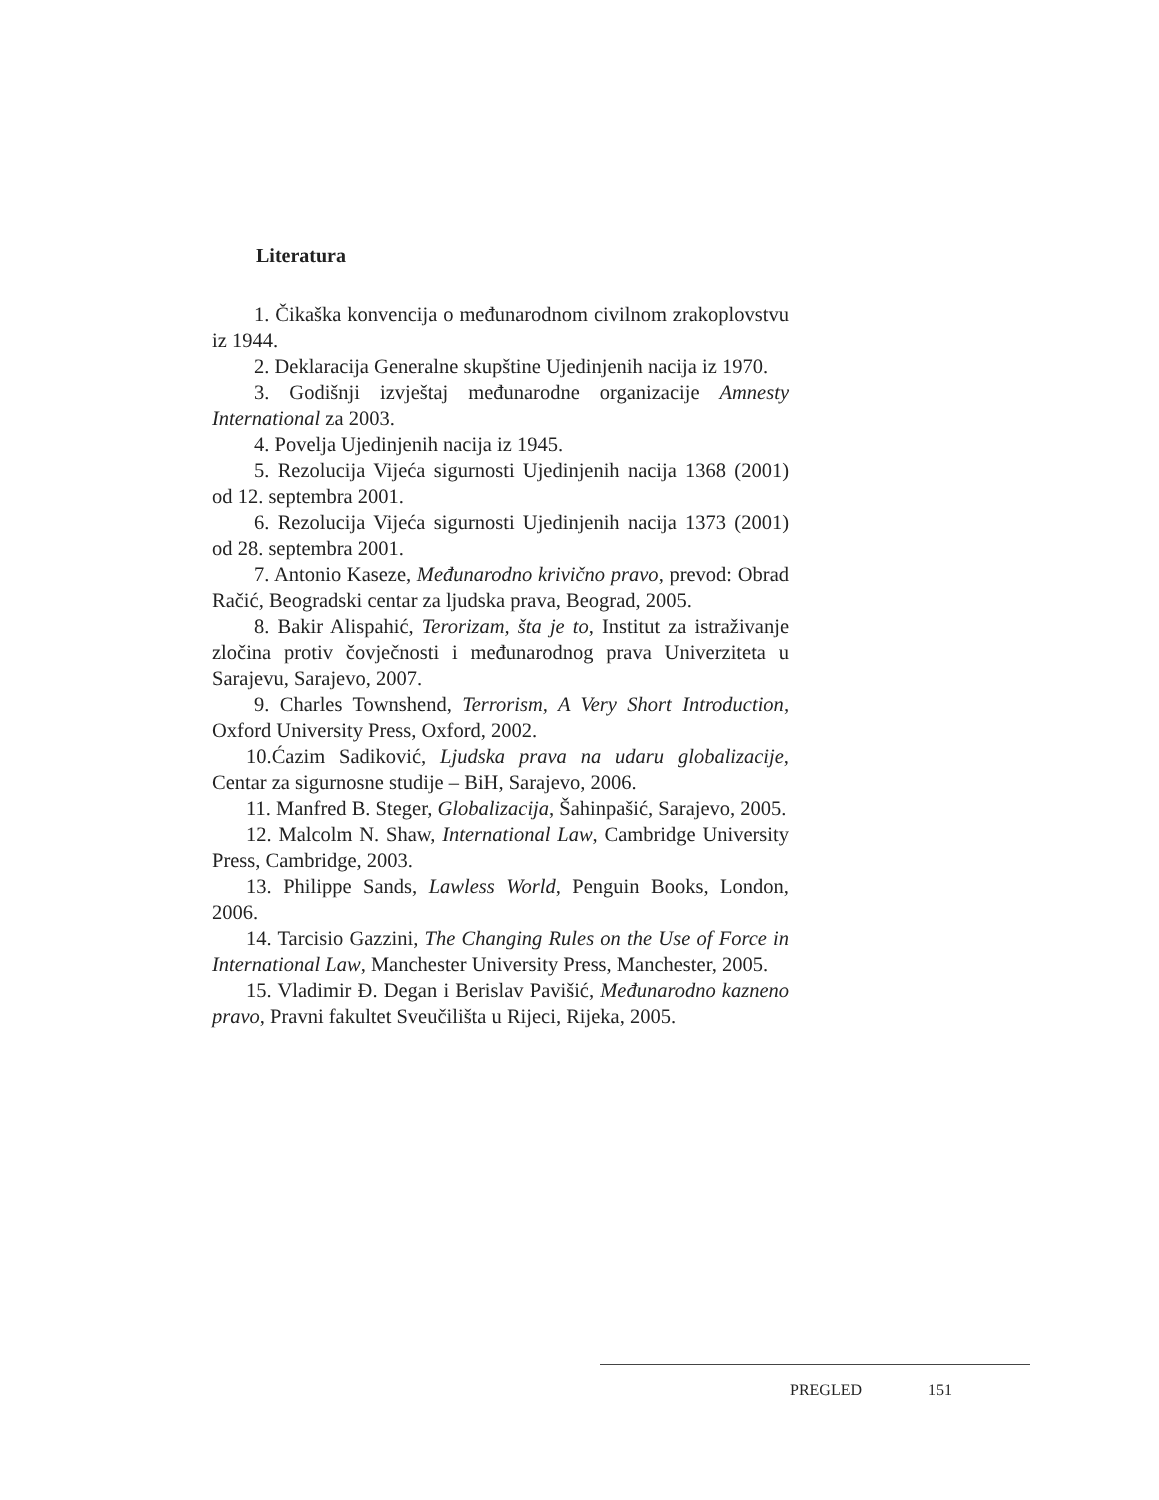Literatura
1. Čikaška konvencija o međunarodnom civilnom zrakoplovstvu iz 1944.
2. Deklaracija Generalne skupštine Ujedinjenih nacija iz 1970.
3. Godišnji izvještaj međunarodne organizacije Amnesty International za 2003.
4. Povelja Ujedinjenih nacija iz 1945.
5. Rezolucija Vijeća sigurnosti Ujedinjenih nacija 1368 (2001) od 12. septembra 2001.
6. Rezolucija Vijeća sigurnosti Ujedinjenih nacija 1373 (2001) od 28. septembra 2001.
7. Antonio Kaseze, Međunarodno krivično pravo, prevod: Obrad Račić, Beogradski centar za ljudska prava, Beograd, 2005.
8. Bakir Alispahić, Terorizam, šta je to, Institut za istraživanje zločina protiv čovječnosti i međunarodnog prava Univerziteta u Sarajevu, Sarajevo, 2007.
9. Charles Townshend, Terrorism, A Very Short Introduction, Oxford University Press, Oxford, 2002.
10.Ćazim Sadiković, Ljudska prava na udaru globalizacije, Centar za sigurnosne studije – BiH, Sarajevo, 2006.
11. Manfred B. Steger, Globalizacija, Šahinpašić, Sarajevo, 2005.
12. Malcolm N. Shaw, International Law, Cambridge University Press, Cambridge, 2003.
13. Philippe Sands, Lawless World, Penguin Books, London, 2006.
14. Tarcisio Gazzini, The Changing Rules on the Use of Force in International Law, Manchester University Press, Manchester, 2005.
15. Vladimir Đ. Degan i Berislav Pavišić, Međunarodno kazneno pravo, Pravni fakultet Sveučilišta u Rijeci, Rijeka, 2005.
PREGLED 151